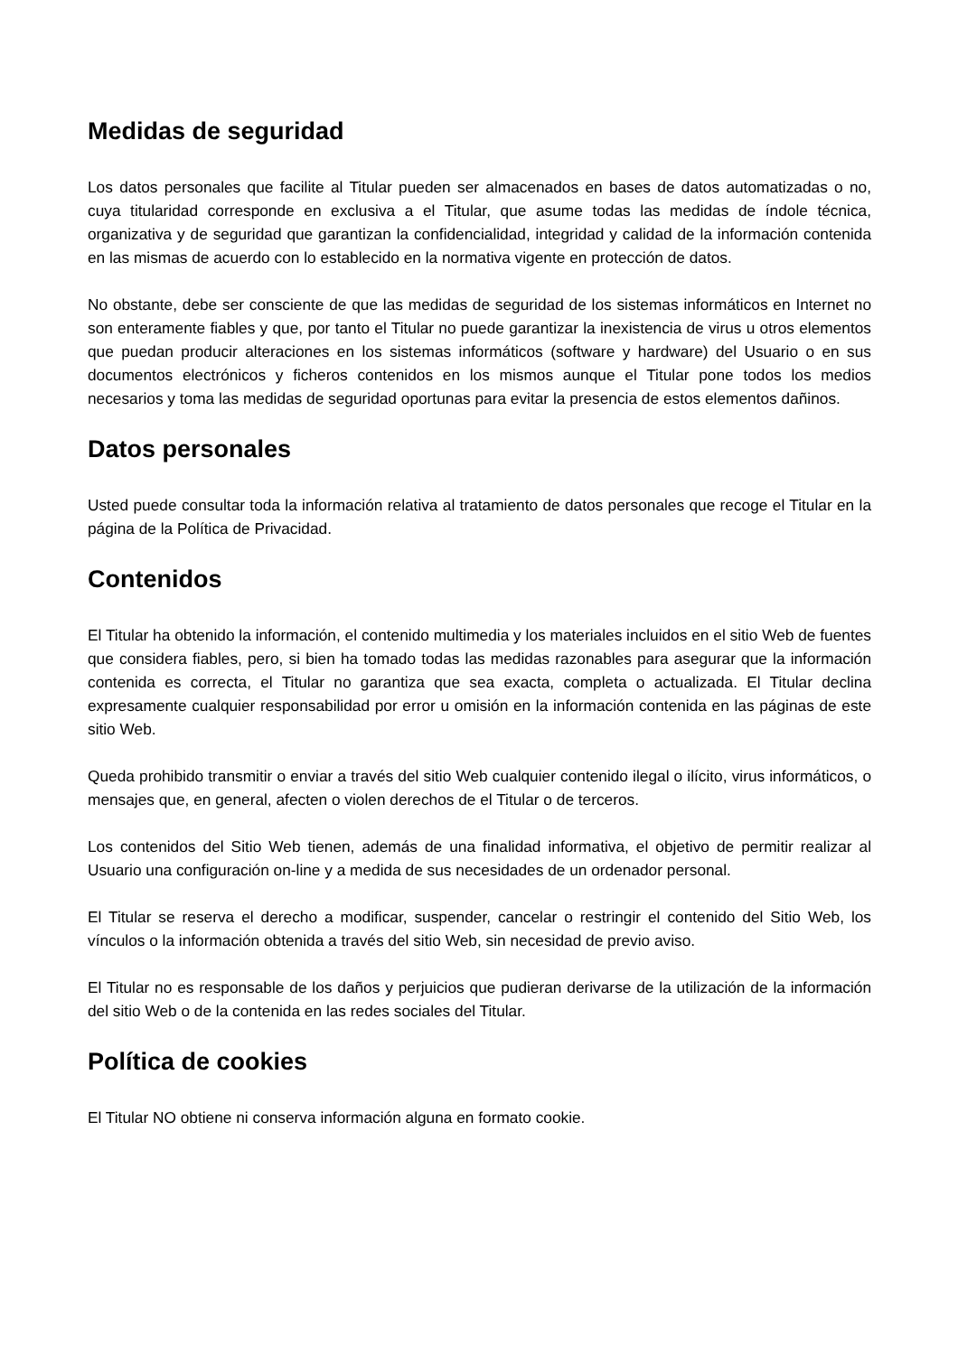Medidas de seguridad
Los datos personales que facilite al Titular pueden ser almacenados en bases de datos automatizadas o no, cuya titularidad corresponde en exclusiva a el Titular, que asume todas las medidas de índole técnica, organizativa y de seguridad que garantizan la confidencialidad, integridad y calidad de la información contenida en las mismas de acuerdo con lo establecido en la normativa vigente en protección de datos.
No obstante, debe ser consciente de que las medidas de seguridad de los sistemas informáticos en Internet no son enteramente fiables y que, por tanto el Titular no puede garantizar la inexistencia de virus u otros elementos que puedan producir alteraciones en los sistemas informáticos (software y hardware) del Usuario o en sus documentos electrónicos y ficheros contenidos en los mismos aunque el Titular pone todos los medios necesarios y toma las medidas de seguridad oportunas para evitar la presencia de estos elementos dañinos.
Datos personales
Usted puede consultar toda la información relativa al tratamiento de datos personales que recoge el Titular en la página de la Política de Privacidad.
Contenidos
El Titular ha obtenido la información, el contenido multimedia y los materiales incluidos en el sitio Web de fuentes que considera fiables, pero, si bien ha tomado todas las medidas razonables para asegurar que la información contenida es correcta, el Titular no garantiza que sea exacta, completa o actualizada. El Titular declina expresamente cualquier responsabilidad por error u omisión en la información contenida en las páginas de este sitio Web.
Queda prohibido transmitir o enviar a través del sitio Web cualquier contenido ilegal o ilícito, virus informáticos, o mensajes que, en general, afecten o violen derechos de el Titular o de terceros.
Los contenidos del Sitio Web tienen, además de una finalidad informativa, el objetivo de permitir realizar al Usuario una configuración on-line y a medida de sus necesidades de un ordenador personal.
El Titular se reserva el derecho a modificar, suspender, cancelar o restringir el contenido del Sitio Web, los vínculos o la información obtenida a través del sitio Web, sin necesidad de previo aviso.
El Titular no es responsable de los daños y perjuicios que pudieran derivarse de la utilización de la información del sitio Web o de la contenida en las redes sociales del Titular.
Política de cookies
El Titular NO obtiene ni conserva información alguna en formato cookie.